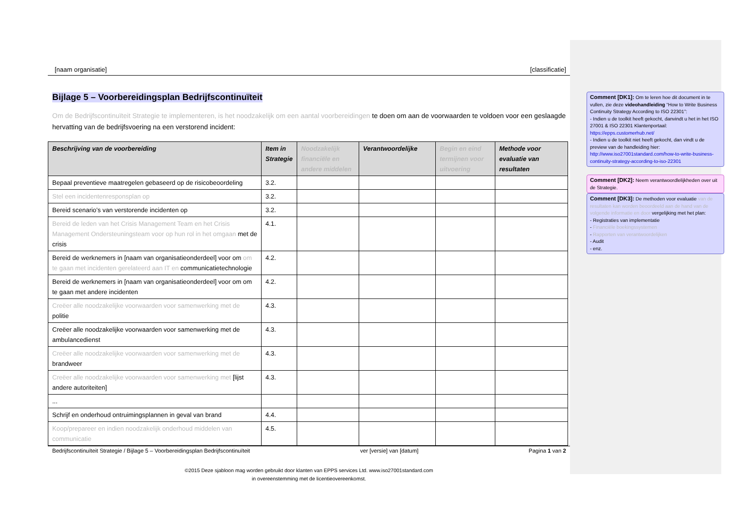[naam organisatie] [classificatie]
Bijlage 5 – Voorbereidingsplan Bedrijfscontinuïteit
Om de Bedrijfscontinuïteit Strategie te implementeren, is het noodzakelijk om een aantal voorbereidingen te doen om aan de voorwaarden te voldoen voor een geslaagde hervatting van de bedrijfsvoering na een verstorend incident:
| Beschrijving van de voorbereiding | Item in Strategie | Noodzakelijk financiële en andere middelen | Verantwoordelijke | Begin en eind termijnen voor uitvoering | Methode voor evaluatie van resultaten |
| --- | --- | --- | --- | --- | --- |
| Bepaal preventieve maatregelen gebaseerd op de risicobeoordeling | 3.2. | | | | |
| Stel een incidentenresponsplan op | 3.2. | | | | |
| Bereid scenario’s van verstorende incidenten op | 3.2. | | | | |
| Bereid de leden van het Crisis Management Team en het Crisis Management Ondersteuningsteam voor op hun rol in het omgaan met de crisis | 4.1. | | | | |
| Bereid de werknemers in [naam van organisatieonderdeel] voor om om te gaan met incidenten gerelateerd aan IT en communicatietechnologie | 4.2. | | | | |
| Bereid de werknemers in [naam van organisatieonderdeel] voor om om te gaan met andere incidenten | 4.2. | | | | |
| Creëer alle noodzakelijke voorwaarden voor samenwerking met de politie | 4.3. | | | | |
| Creëer alle noodzakelijke voorwaarden voor samenwerking met de ambulancedienst | 4.3. | | | | |
| Creëer alle noodzakelijke voorwaarden voor samenwerking met de brandweer | 4.3. | | | | |
| Creëer alle noodzakelijke voorwaarden voor samenwerking met [lijst andere autoriteiten] | 4.3. | | | | |
| ... | | | | | |
| Schrijf en onderhoud ontruimingsplannen in geval van brand | 4.4. | | | | |
| Koop/prepareer en indien noodzakelijk onderhoud middelen van communicatie | 4.5. | | | | |
Bedrijfscontinuïteit Strategie / Bijlage 5 – Voorbereidingsplan Bedrijfscontinuïteit ver [versie] van [datum] Pagina 1 van 2
©2015 Deze sjabloon mag worden gebruikt door klanten van EPPS services Ltd. www.iso27001standard.com
in overeenstemming met de licentieovereenkomst.
Comment [DK1]: Om te leren hoe dit document in te vullen, zie deze videohandleiding “How to Write Business Continuity Strategy According to ISO 22301”:
- Indien u de toolkit heeft gekocht, danvindt u het in het ISO 27001 & ISO 22301 Klantenportaal: https://epps.customerhub.net/
- Indien u de toolkit niet heeft gekocht, dan vindt u de preview van de handleiding hier: http://www.iso27001standard.com/how-to-write-business-continuity-strategy-according-to-iso-22301
Comment [DK2]: Neem verantwoordlelijkheden over uit de Strategie.
Comment [DK3]: De methoden voor evaluatie van de resultaten kan worden beoordeeld aan de hand van de volgende informatie en door vergelijking met het plan:
- Registraties van implementatie
- Financiële boekingssystemen
- Rapporten van verantwoordelijken
- Audit
- enz.